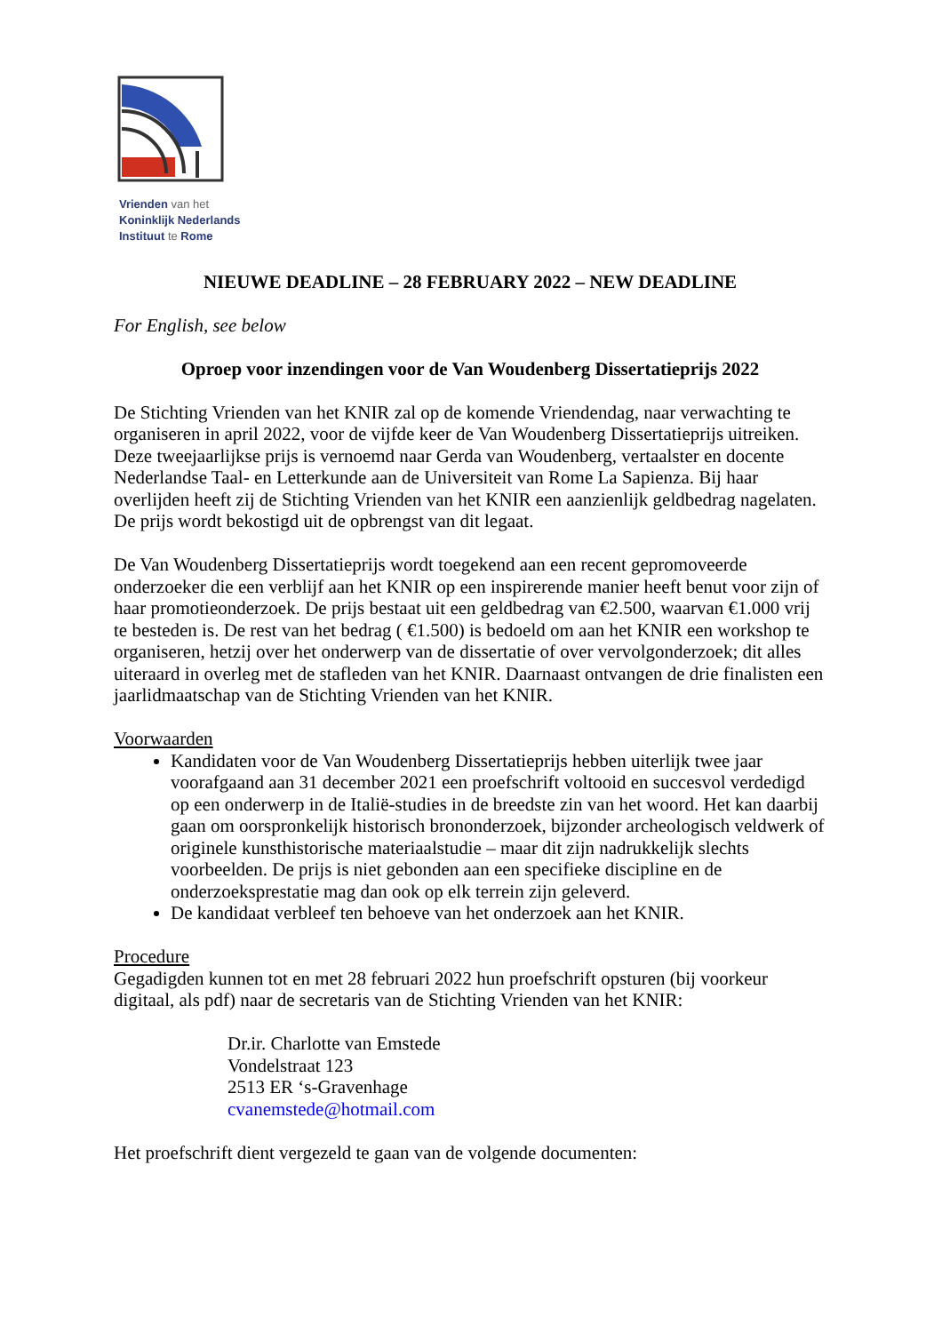Vrienden van het
Koninklijk Nederlands
Instituut te Rome
NIEUWE DEADLINE – 28 FEBRUARY 2022 – NEW DEADLINE
For English, see below
Oproep voor inzendingen voor de Van Woudenberg Dissertatieprijs 2022
De Stichting Vrienden van het KNIR zal op de komende Vriendendag, naar verwachting te organiseren in april 2022, voor de vijfde keer de Van Woudenberg Dissertatieprijs uitreiken. Deze tweejaarlijkse prijs is vernoemd naar Gerda van Woudenberg, vertaalster en docente Nederlandse Taal- en Letterkunde aan de Universiteit van Rome La Sapienza. Bij haar overlijden heeft zij de Stichting Vrienden van het KNIR een aanzienlijk geldbedrag nagelaten. De prijs wordt bekostigd uit de opbrengst van dit legaat.
De Van Woudenberg Dissertatieprijs wordt toegekend aan een recent gepromoveerde onderzoeker die een verblijf aan het KNIR op een inspirerende manier heeft benut voor zijn of haar promotieonderzoek. De prijs bestaat uit een geldbedrag van €2.500, waarvan €1.000 vrij te besteden is. De rest van het bedrag ( €1.500) is bedoeld om aan het KNIR een workshop te organiseren, hetzij over het onderwerp van de dissertatie of over vervolgonderzoek; dit alles uiteraard in overleg met de stafleden van het KNIR. Daarnaast ontvangen de drie finalisten een jaarlidmaatschap van de Stichting Vrienden van het KNIR.
Voorwaarden
Kandidaten voor de Van Woudenberg Dissertatieprijs hebben uiterlijk twee jaar voorafgaand aan 31 december 2021 een proefschrift voltooid en succesvol verdedigd op een onderwerp in de Italië-studies in de breedste zin van het woord. Het kan daarbij gaan om oorspronkelijk historisch brononderzoek, bijzonder archeologisch veldwerk of originele kunsthistorische materiaalstudie – maar dit zijn nadrukkelijk slechts voorbeelden. De prijs is niet gebonden aan een specifieke discipline en de onderzoeksprestatie mag dan ook op elk terrein zijn geleverd.
De kandidaat verbleef ten behoeve van het onderzoek aan het KNIR.
Procedure
Gegadigden kunnen tot en met 28 februari 2022 hun proefschrift opsturen (bij voorkeur digitaal, als pdf) naar de secretaris van de Stichting Vrienden van het KNIR:
Dr.ir. Charlotte van Emstede
Vondelstraat 123
2513 ER ‘s-Gravenhage
cvanemstede@hotmail.com
Het proefschrift dient vergezeld te gaan van de volgende documenten: